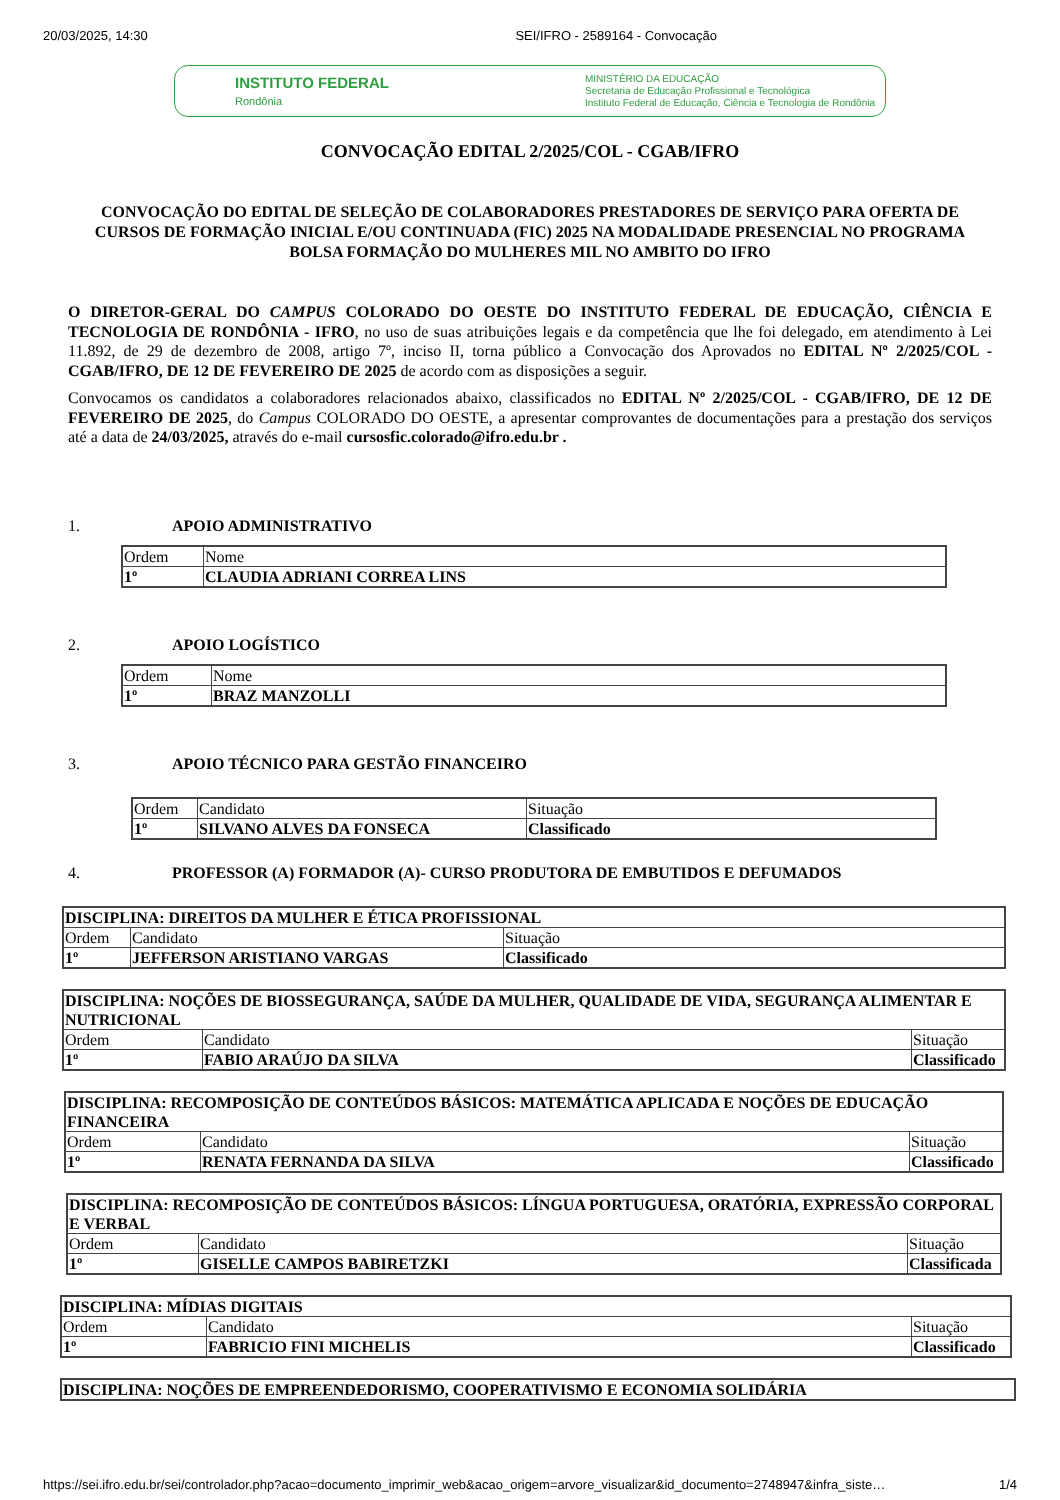20/03/2025, 14:30 SEI/IFRO - 2589164 - Convocação
INSTITUTO FEDERAL
Rondônia
MINISTÉRIO DA EDUCAÇÃO
Secretaria de Educação Profissional e Tecnológica
Instituto Federal de Educação, Ciência e Tecnologia de Rondônia
CONVOCAÇÃO EDITAL 2/2025/COL - CGAB/IFRO
CONVOCAÇÃO DO EDITAL DE SELEÇÃO DE COLABORADORES PRESTADORES DE SERVIÇO PARA OFERTA DE CURSOS DE FORMAÇÃO INICIAL E/OU CONTINUADA (FIC) 2025 NA MODALIDADE PRESENCIAL NO PROGRAMA BOLSA FORMAÇÃO DO MULHERES MIL NO AMBITO DO IFRO
O DIRETOR-GERAL DO CAMPUS COLORADO DO OESTE DO INSTITUTO FEDERAL DE EDUCAÇÃO, CIÊNCIA E TECNOLOGIA DE RONDÔNIA - IFRO, no uso de suas atribuições legais e da competência que lhe foi delegado, em atendimento à Lei 11.892, de 29 de dezembro de 2008, artigo 7º, inciso II, torna público a Convocação dos Aprovados no EDITAL Nº 2/2025/COL - CGAB/IFRO, DE 12 DE FEVEREIRO DE 2025 de acordo com as disposições a seguir.
Convocamos os candidatos a colaboradores relacionados abaixo, classificados no EDITAL Nº 2/2025/COL - CGAB/IFRO, DE 12 DE FEVEREIRO DE 2025, do Campus COLORADO DO OESTE, a apresentar comprovantes de documentações para a prestação dos serviços até a data de 24/03/2025, através do e-mail cursosfic.colorado@ifro.edu.br .
1. APOIO ADMINISTRATIVO
| Ordem | Nome |
| 1º | CLAUDIA ADRIANI CORREA LINS |
2. APOIO LOGÍSTICO
| Ordem | Nome |
| 1º | BRAZ MANZOLLI |
3. APOIO TÉCNICO PARA GESTÃO FINANCEIRO
| Ordem | Candidato | Situação |
| 1º | SILVANO ALVES DA FONSECA | Classificado |
4. PROFESSOR (A) FORMADOR (A)- CURSO PRODUTORA DE EMBUTIDOS E DEFUMADOS
| DISCIPLINA: DIREITOS DA MULHER E ÉTICA PROFISSIONAL | | |
| Ordem | Candidato | Situação |
| 1º | JEFFERSON ARISTIANO VARGAS | Classificado |
| DISCIPLINA: NOÇÕES DE BIOSSEGURANÇA, SAÚDE DA MULHER, QUALIDADE DE VIDA, SEGURANÇA ALIMENTAR E NUTRICIONAL | | |
| Ordem | Candidato | Situação |
| 1º | FABIO ARAÚJO DA SILVA | Classificado |
| DISCIPLINA: RECOMPOSIÇÃO DE CONTEÚDOS BÁSICOS: MATEMÁTICA APLICADA E NOÇÕES DE EDUCAÇÃO FINANCEIRA | | |
| Ordem | Candidato | Situação |
| 1º | RENATA FERNANDA DA SILVA | Classificado |
| DISCIPLINA: RECOMPOSIÇÃO DE CONTEÚDOS BÁSICOS: LÍNGUA PORTUGUESA, ORATÓRIA, EXPRESSÃO CORPORAL E VERBAL | | |
| Ordem | Candidato | Situação |
| 1º | GISELLE CAMPOS BABIRETZKI | Classificada |
| DISCIPLINA: MÍDIAS DIGITAIS | | |
| Ordem | Candidato | Situação |
| 1º | FABRICIO FINI MICHELIS | Classificado |
| DISCIPLINA: NOÇÕES DE EMPREENDEDORISMO, COOPERATIVISMO E ECONOMIA SOLIDÁRIA |
https://sei.ifro.edu.br/sei/controlador.php?acao=documento_imprimir_web&acao_origem=arvore_visualizar&id_documento=2748947&infra_siste… 1/4